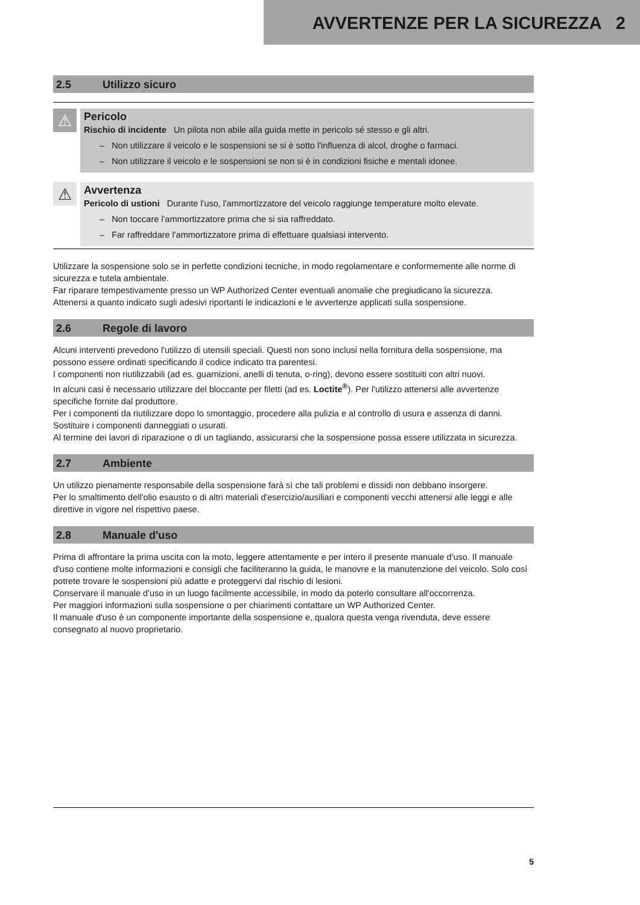AVVERTENZE PER LA SICUREZZA 2
2.5 Utilizzo sicuro
⚠
Pericolo
Rischio di incidente Un pilota non abile alla guida mette in pericolo sé stesso e gli altri.
– Non utilizzare il veicolo e le sospensioni se si è sotto l'influenza di alcol, droghe o farmaci.
– Non utilizzare il veicolo e le sospensioni se non si è in condizioni fisiche e mentali idonee.
⚠
Avvertenza
Pericolo di ustioni Durante l'uso, l'ammortizzatore del veicolo raggiunge temperature molto elevate.
– Non toccare l'ammortizzatore prima che si sia raffreddato.
– Far raffreddare l'ammortizzatore prima di effettuare qualsiasi intervento.
Utilizzare la sospensione solo se in perfette condizioni tecniche, in modo regolamentare e conformemente alle norme di sicurezza e tutela ambientale.
Far riparare tempestivamente presso un WP Authorized Center eventuali anomalie che pregiudicano la sicurezza.
Attenersi a quanto indicato sugli adesivi riportanti le indicazioni e le avvertenze applicati sulla sospensione.
2.6 Regole di lavoro
Alcuni interventi prevedono l'utilizzo di utensili speciali. Questi non sono inclusi nella fornitura della sospensione, ma possono essere ordinati specificando il codice indicato tra parentesi.
I componenti non riutilizzabili (ad es. guarnizioni, anelli di tenuta, o-ring), devono essere sostituiti con altri nuovi.
In alcuni casi è necessario utilizzare del bloccante per filetti (ad es. Loctite<sup>®</sup>). Per l'utilizzo attenersi alle avvertenze specifiche fornite dal produttore.
Per i componenti da riutilizzare dopo lo smontaggio, procedere alla pulizia e al controllo di usura e assenza di danni. Sostituire i componenti danneggiati o usurati.
Al termine dei lavori di riparazione o di un tagliando, assicurarsi che la sospensione possa essere utilizzata in sicurezza.
2.7 Ambiente
Un utilizzo pienamente responsabile della sospensione farà sì che tali problemi e dissidi non debbano insorgere.
Per lo smaltimento dell'olio esausto o di altri materiali d'esercizio/ausiliari e componenti vecchi attenersi alle leggi e alle direttive in vigore nel rispettivo paese.
2.8 Manuale d'uso
Prima di affrontare la prima uscita con la moto, leggere attentamente e per intero il presente manuale d'uso. Il manuale d'uso contiene molte informazioni e consigli che faciliteranno la guida, le manovre e la manutenzione del veicolo. Solo così potrete trovare le sospensioni più adatte e proteggervi dal rischio di lesioni.
Conservare il manuale d'uso in un luogo facilmente accessibile, in modo da poterlo consultare all'occorrenza.
Per maggiori informazioni sulla sospensione o per chiarimenti contattare un WP Authorized Center.
Il manuale d'uso è un componente importante della sospensione e, qualora questa venga rivenduta, deve essere consegnato al nuovo proprietario.
5